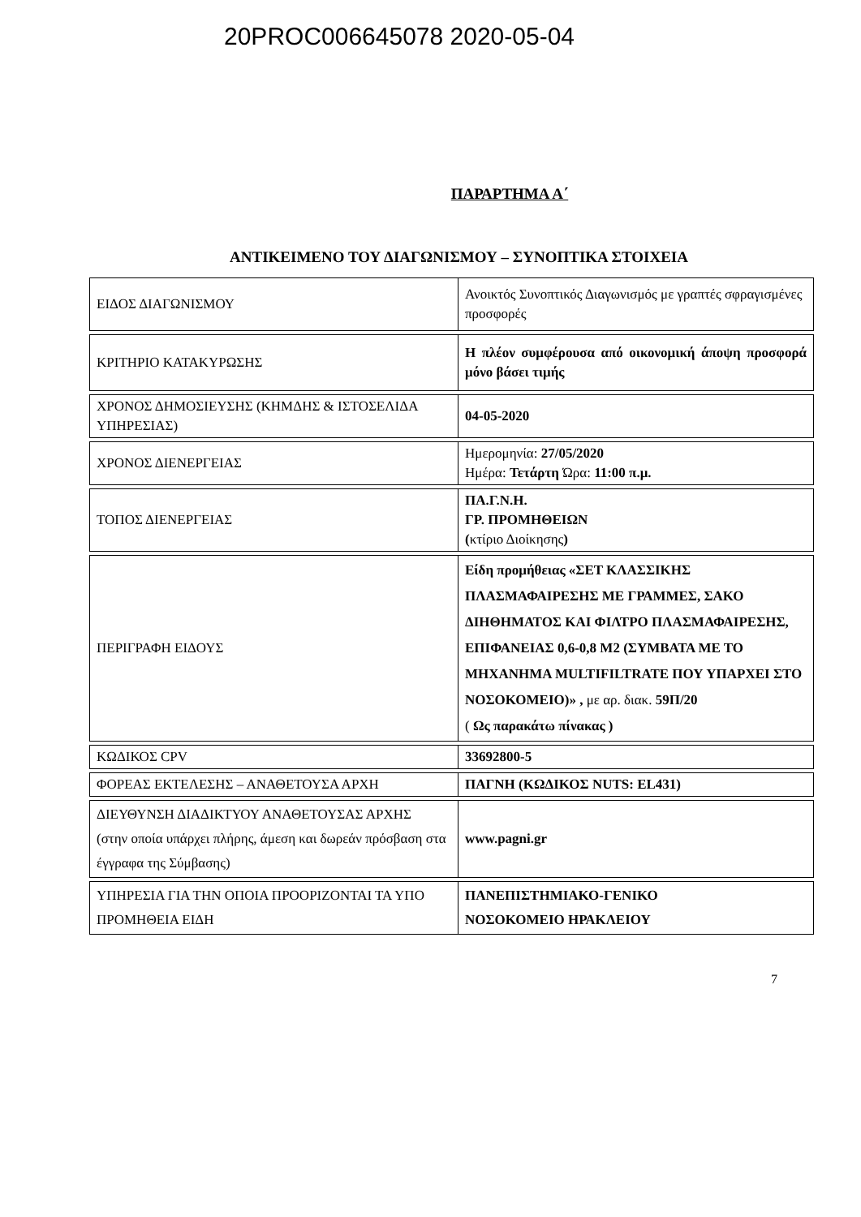20PROC006645078 2020-05-04
ΠΑΡΑΡΤΗΜΑ Α΄
ΑΝΤΙΚΕΙΜΕΝΟ ΤΟΥ ΔΙΑΓΩΝΙΣΜΟΥ – ΣΥΝΟΠΤΙΚΑ ΣΤΟΙΧΕΙΑ
| ΕΙΔΟΣ ΔΙΑΓΩΝΙΣΜΟΥ | Ανοικτός Συνοπτικός Διαγωνισμός με γραπτές σφραγισμένες προσφορές |
| ΚΡΙΤΗΡΙΟ ΚΑΤΑΚΥΡΩΣΗΣ | Η πλέον συμφέρουσα από οικονομική άποψη προσφορά μόνο βάσει τιμής |
| ΧΡΟΝΟΣ ΔΗΜΟΣΙΕΥΣΗΣ (ΚΗΜΔΗΣ & ΙΣΤΟΣΕΛΙΔΑ ΥΠΗΡΕΣΙΑΣ) | 04-05-2020 |
| ΧΡΟΝΟΣ ΔΙΕΝΕΡΓΕΙΑΣ | Ημερομηνία: 27/05/2020 Ημέρα: Τετάρτη Ώρα: 11:00 π.μ. |
| ΤΟΠΟΣ ΔΙΕΝΕΡΓΕΙΑΣ | ΠΑ.Γ.Ν.Η. ΓΡ. ΠΡΟΜΗΘΕΙΩΝ ( κτίριο Διοίκησης ) |
| ΠΕΡΙΓΡΑΦΗ ΕΙΔΟΥΣ | Είδη προμήθειας «ΣΕΤ ΚΛΑΣΣΙΚΗΣ ΠΛΑΣΜΑΦΑΙΡΕΣΗΣ ΜΕ ΓΡΑΜΜΕΣ, ΣΑΚΟ ΔΙΗΘΗΜΑΤΟΣ ΚΑΙ ΦΙΛΤΡΟ ΠΛΑΣΜΑΦΑΙΡΕΣΗΣ, ΕΠΙΦΑΝΕΙΑΣ 0,6-0,8 Μ2 (ΣΥΜΒΑΤΑ ΜΕ ΤΟ ΜΗΧΑΝΗΜΑ MULTIFILTRATE ΠΟΥ ΥΠΑΡΧΕΙ ΣΤΟ ΝΟΣΟΚΟΜΕΙΟ)» , με αρ. διακ. 59Π/20 ( Ως παρακάτω πίνακας ) |
| ΚΩΔΙΚΟΣ CPV | 33692800-5 |
| ΦΟΡΕΑΣ ΕΚΤΕΛΕΣΗΣ – ΑΝΑΘΕΤΟΥΣΑ ΑΡΧΗ | ΠΑΓΝΗ (ΚΩΔΙΚΟΣ NUTS: EL431) |
| ΔΙΕΥΘΥΝΣΗ ΔΙΑΔΙΚΤΥΟΥ ΑΝΑΘΕΤΟΥΣΑΣ ΑΡΧΗΣ (στην οποία υπάρχει πλήρης, άμεση και δωρεάν πρόσβαση στα έγγραφα της Σύμβασης) | www.pagni.gr |
| ΥΠΗΡΕΣΙΑ ΓΙΑ ΤΗΝ ΟΠΟΙΑ ΠΡΟΟΡΙΖΟΝΤΑΙ ΤΑ ΥΠΟ ΠΡΟΜΗΘΕΙΑ ΕΙΔΗ | ΠΑΝΕΠΙΣΤΗΜΙΑΚΟ-ΓΕΝΙΚΟ ΝΟΣΟΚΟΜΕΙΟ ΗΡΑΚΛΕΙΟΥ |
7